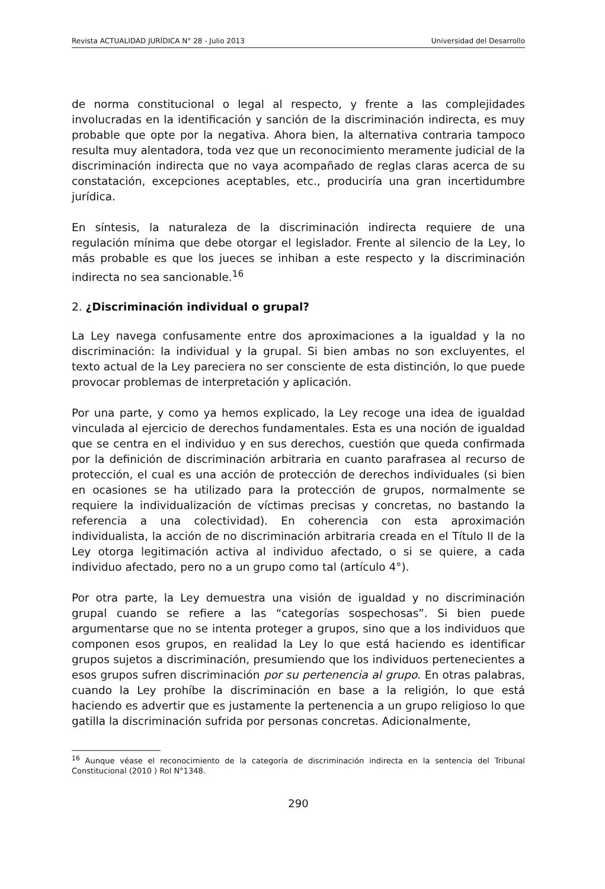Revista ACTUALIDAD JURÍDICA N° 28 - Julio 2013 Universidad del Desarrollo
de norma constitucional o legal al respecto, y frente a las complejidades involucradas en la identificación y sanción de la discriminación indirecta, es muy probable que opte por la negativa. Ahora bien, la alternativa contraria tampoco resulta muy alentadora, toda vez que un reconocimiento meramente judicial de la discriminación indirecta que no vaya acompañado de reglas claras acerca de su constatación, excepciones aceptables, etc., produciría una gran incertidumbre jurídica.
En síntesis, la naturaleza de la discriminación indirecta requiere de una regulación mínima que debe otorgar el legislador. Frente al silencio de la Ley, lo más probable es que los jueces se inhiban a este respecto y la discriminación indirecta no sea sancionable.<sup>16</sup>
2. ¿Discriminación individual o grupal?
La Ley navega confusamente entre dos aproximaciones a la igualdad y la no discriminación: la individual y la grupal. Si bien ambas no son excluyentes, el texto actual de la Ley pareciera no ser consciente de esta distinción, lo que puede provocar problemas de interpretación y aplicación.
Por una parte, y como ya hemos explicado, la Ley recoge una idea de igualdad vinculada al ejercicio de derechos fundamentales. Esta es una noción de igualdad que se centra en el individuo y en sus derechos, cuestión que queda confirmada por la definición de discriminación arbitraria en cuanto parafrasea al recurso de protección, el cual es una acción de protección de derechos individuales (si bien en ocasiones se ha utilizado para la protección de grupos, normalmente se requiere la individualización de víctimas precisas y concretas, no bastando la referencia a una colectividad). En coherencia con esta aproximación individualista, la acción de no discriminación arbitraria creada en el Título II de la Ley otorga legitimación activa al individuo afectado, o si se quiere, a cada individuo afectado, pero no a un grupo como tal (artículo 4°).
Por otra parte, la Ley demuestra una visión de igualdad y no discriminación grupal cuando se refiere a las “categorías sospechosas”. Si bien puede argumentarse que no se intenta proteger a grupos, sino que a los individuos que componen esos grupos, en realidad la Ley lo que está haciendo es identificar grupos sujetos a discriminación, presumiendo que los individuos pertenecientes a esos grupos sufren discriminación por su pertenencia al grupo. En otras palabras, cuando la Ley prohíbe la discriminación en base a la religión, lo que está haciendo es advertir que es justamente la pertenencia a un grupo religioso lo que gatilla la discriminación sufrida por personas concretas. Adicionalmente,
<sup>16</sup> Aunque véase el reconocimiento de la categoría de discriminación indirecta en la sentencia del Tribunal Constitucional (2010 ) Rol N°1348.
290